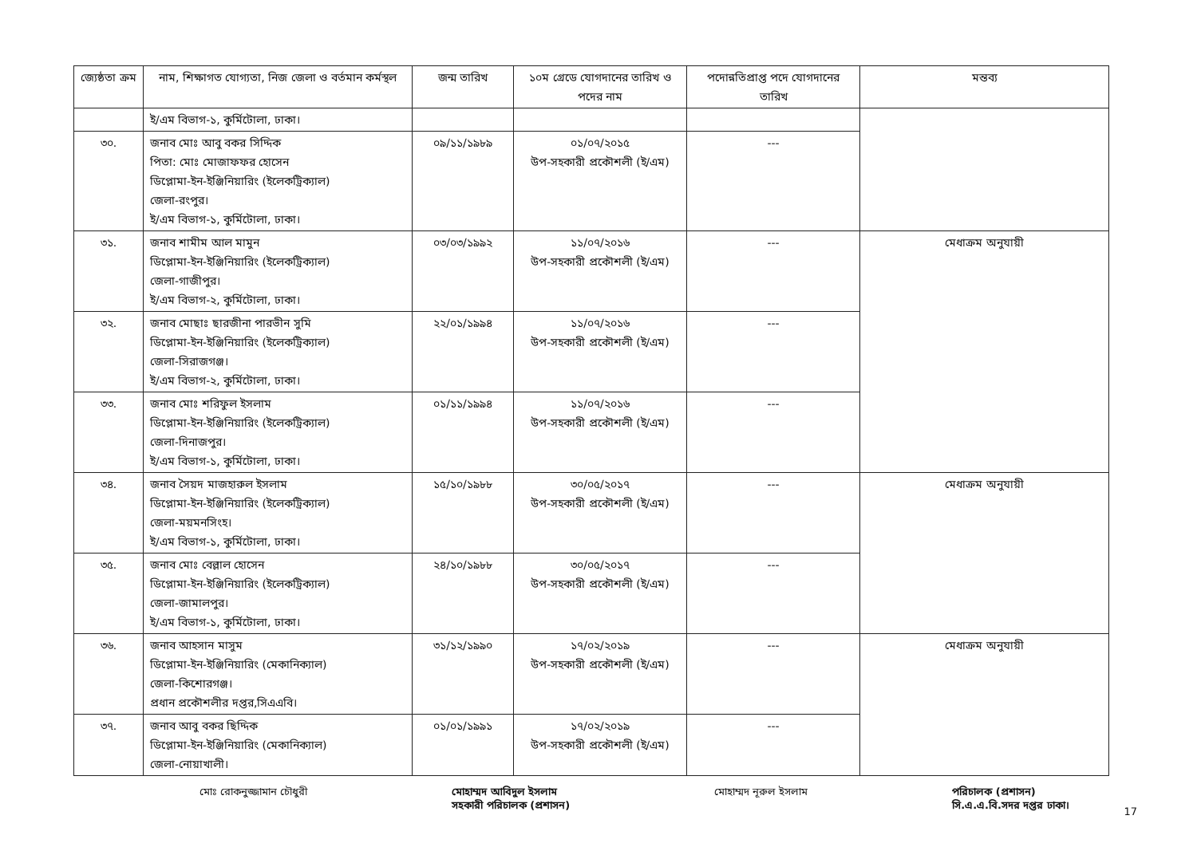| জ্যেষ্ঠতা ক্রম | নাম, শিক্ষাগত যোগ্যতা, নিজ জেলা ও বর্তমান কর্মস্থল | জন্ম তারিখ | ১০ম গ্রেডে যোগদানের তারিখ ও পদের নাম | পদোন্নতিপ্রাপ্ত পদে যোগদানের তারিখ | মন্তব্য |
| --- | --- | --- | --- | --- | --- |
| | ই/এম বিভাগ-১, কুর্মিটোলা, ঢাকা। | | | | |
| ৩০. | জনাব মোঃ আবু বকর সিদ্দিক পিতা: মোঃ মোজাফফর হোসেন ডিপ্লোমা-ইন-ইঞ্জিনিয়ারিং (ইলেকট্রিক্যাল) জেলা-রংপুর। ই/এম বিভাগ-১, কুর্মিটোলা, ঢাকা। | ০৯/১১/১৯৮৯ | ০১/০৭/২০১৫ উপ-সহকারী প্রকৌশলী (ই/এম) | --- | |
| ৩১. | জনাব শামীম আল মামুন ডিপ্লোমা-ইন-ইঞ্জিনিয়ারিং (ইলেকট্রিক্যাল) জেলা-গাজীপুর। ই/এম বিভাগ-২, কুর্মিটোলা, ঢাকা। | ০৩/০৩/১৯৯২ | ১১/০৭/২০১৬ উপ-সহকারী প্রকৌশলী (ই/এম) | --- | মেধাক্রম অনুযায়ী |
| ৩২. | জনাব মোছাঃ ছারজীনা পারভীন সুমি ডিপ্লোমা-ইন-ইঞ্জিনিয়ারিং (ইলেকট্রিক্যাল) জেলা-সিরাজগঞ্জ। ই/এম বিভাগ-২, কুর্মিটোলা, ঢাকা। | ২২/০১/১৯৯৪ | ১১/০৭/২০১৬ উপ-সহকারী প্রকৌশলী (ই/এম) | --- | |
| ৩৩. | জনাব মোঃ শরিফুল ইসলাম ডিপ্লোমা-ইন-ইঞ্জিনিয়ারিং (ইলেকট্রিক্যাল) জেলা-দিনাজপুর। ই/এম বিভাগ-১, কুর্মিটোলা, ঢাকা। | ০১/১১/১৯৯৪ | ১১/০৭/২০১৬ উপ-সহকারী প্রকৌশলী (ই/এম) | --- | |
| ৩৪. | জনাব সৈয়দ মাজহারুল ইসলাম ডিপ্লোমা-ইন-ইঞ্জিনিয়ারিং (ইলেকট্রিক্যাল) জেলা-ময়মনসিংহ। ই/এম বিভাগ-১, কুর্মিটোলা, ঢাকা। | ১৫/১০/১৯৮৮ | ৩০/০৫/২০১৭ উপ-সহকারী প্রকৌশলী (ই/এম) | --- | মেধাক্রম অনুযায়ী |
| ৩৫. | জনাব মোঃ বেল্লাল হোসেন ডিপ্লোমা-ইন-ইঞ্জিনিয়ারিং (ইলেকট্রিক্যাল) জেলা-জামালপুর। ই/এম বিভাগ-১, কুর্মিটোলা, ঢাকা। | ২৪/১০/১৯৮৮ | ৩০/০৫/২০১৭ উপ-সহকারী প্রকৌশলী (ই/এম) | --- | |
| ৩৬. | জনাব আহসান মাসুম ডিপ্লোমা-ইন-ইঞ্জিনিয়ারিং (মেকানিক্যাল) জেলা-কিশোরগঞ্জ। প্রধান প্রকৌশলীর দপ্তর,সিএএবি। | ৩১/১২/১৯৯০ | ১৭/০২/২০১৯ উপ-সহকারী প্রকৌশলী (ই/এম) | --- | মেধাক্রম অনুযায়ী |
| ৩৭. | জনাব আবু বকর ছিদ্দিক ডিপ্লোমা-ইন-ইঞ্জিনিয়ারিং (মেকানিক্যাল) জেলা-নোয়াখালী। | ০১/০১/১৯৯১ | ১৭/০২/২০১৯ উপ-সহকারী প্রকৌশলী (ই/এম) | --- | |
মোঃ রোকনুজ্জামান চৌধুরী মোহাম্মদ আবিদুল ইসলাম
সহকারী পরিচালক (প্রশাসন)
মোহাম্মদ নূরুল ইসলাম পরিচালক (প্রশাসন)
সি.এ.এ.বি.সদর দপ্তর ঢাকা।
17